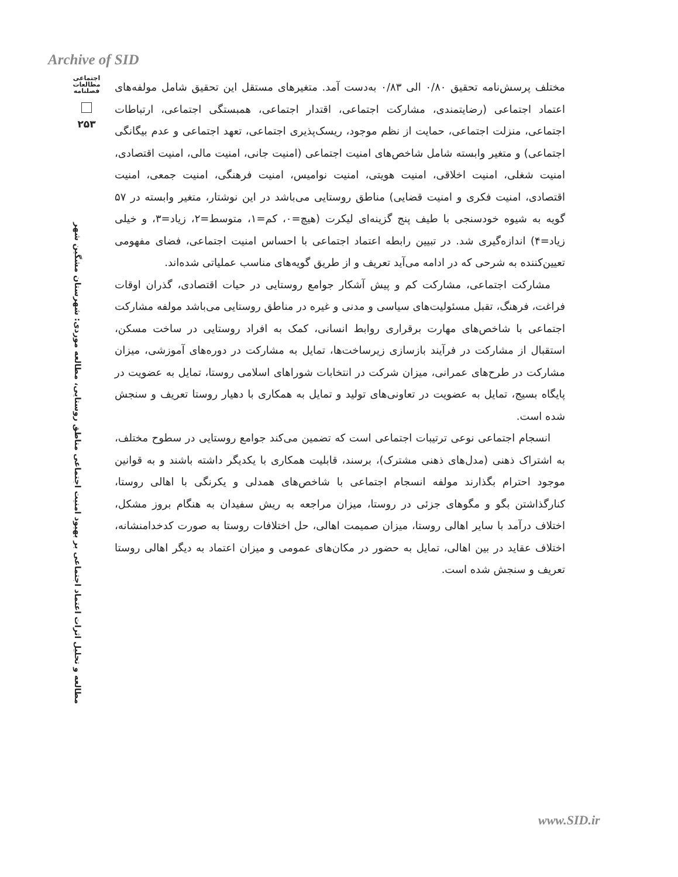Archive of SID
اجتماعی
مطالعات
فصلنامه
۲۵۳
مطالعه و تحلیل اثرات اعتماد اجتماعی بر بهبود امنیت اجتماعی مناطق روستایی، مطالعه موردی: شهرستان مشگین شهر
مختلف پرسش‌نامه تحقیق ۰/۸۰ الی ۰/۸۳ به‌دست آمد. متغیرهای مستقل این تحقیق شامل مولفه‌های اعتماد اجتماعی (رضایتمندی، مشارکت اجتماعی، اقتدار اجتماعی، همبستگی اجتماعی، ارتباطات اجتماعی، منزلت اجتماعی، حمایت از نظم موجود، ریسک‌پذیری اجتماعی، تعهد اجتماعی و عدم بیگانگی اجتماعی) و متغیر وابسته شامل شاخص‌های امنیت اجتماعی (امنیت جانی، امنیت مالی، امنیت اقتصادی، امنیت شغلی، امنیت اخلاقی، امنیت هویتی، امنیت نوامیس، امنیت فرهنگی، امنیت جمعی، امنیت اقتصادی، امنیت فکری و امنیت قضایی) مناطق روستایی می‌باشد در این نوشتار، متغیر وابسته در ۵۷ گویه به شیوه خودسنجی با طیف پنج گزینه‌ای لیکرت (هیچ=۰، کم=۱، متوسط=۲، زیاد=۳، و خیلی زیاد=۴) اندازه‌گیری شد. در تبیین رابطه اعتماد اجتماعی با احساس امنیت اجتماعی، فضای مفهومی تعیین‌کننده به شرحی که در ادامه می‌آید تعریف و از طریق گویه‌های مناسب عملیاتی شده‌اند.
مشارکت اجتماعی، مشارکت کم و پیش آشکار جوامع روستایی در حیات اقتصادی، گذران اوقات فراغت، فرهنگ، تقبل مسئولیت‌های سیاسی و مدنی و غیره در مناطق روستایی می‌باشد مولفه مشارکت اجتماعی با شاخص‌های مهارت برقراری روابط انسانی، کمک به افراد روستایی در ساخت مسکن، استقبال از مشارکت در فرآیند بازسازی زیرساخت‌ها، تمایل به مشارکت در دوره‌های آموزشی، میزان مشارکت در طرح‌های عمرانی، میزان شرکت در انتخابات شوراهای اسلامی روستا، تمایل به عضویت در پایگاه بسیج، تمایل به عضویت در تعاونی‌های تولید و تمایل به همکاری با دهیار روستا تعریف و سنجش شده است.
انسجام اجتماعی نوعی ترتیبات اجتماعی است که تضمین می‌کند جوامع روستایی در سطوح مختلف، به اشتراک ذهنی (مدل‌های ذهنی مشترک)، برسند، قابلیت همکاری با یکدیگر داشته باشند و به قوانین موجود احترام بگذارند مولفه انسجام اجتماعی با شاخص‌های همدلی و یکرنگی با اهالی روستا، کنارگذاشتن بگو و مگوهای جزئی در روستا، میزان مراجعه به ریش سفیدان به هنگام بروز مشکل، اختلاف درآمد با سایر اهالی روستا، میزان صمیمت اهالی، حل اختلافات روستا به صورت کدخدامنشانه، اختلاف عقاید در بین اهالی، تمایل به حضور در مکان‌های عمومی و میزان اعتماد به دیگر اهالی روستا تعریف و سنجش شده است.
www.SID.ir